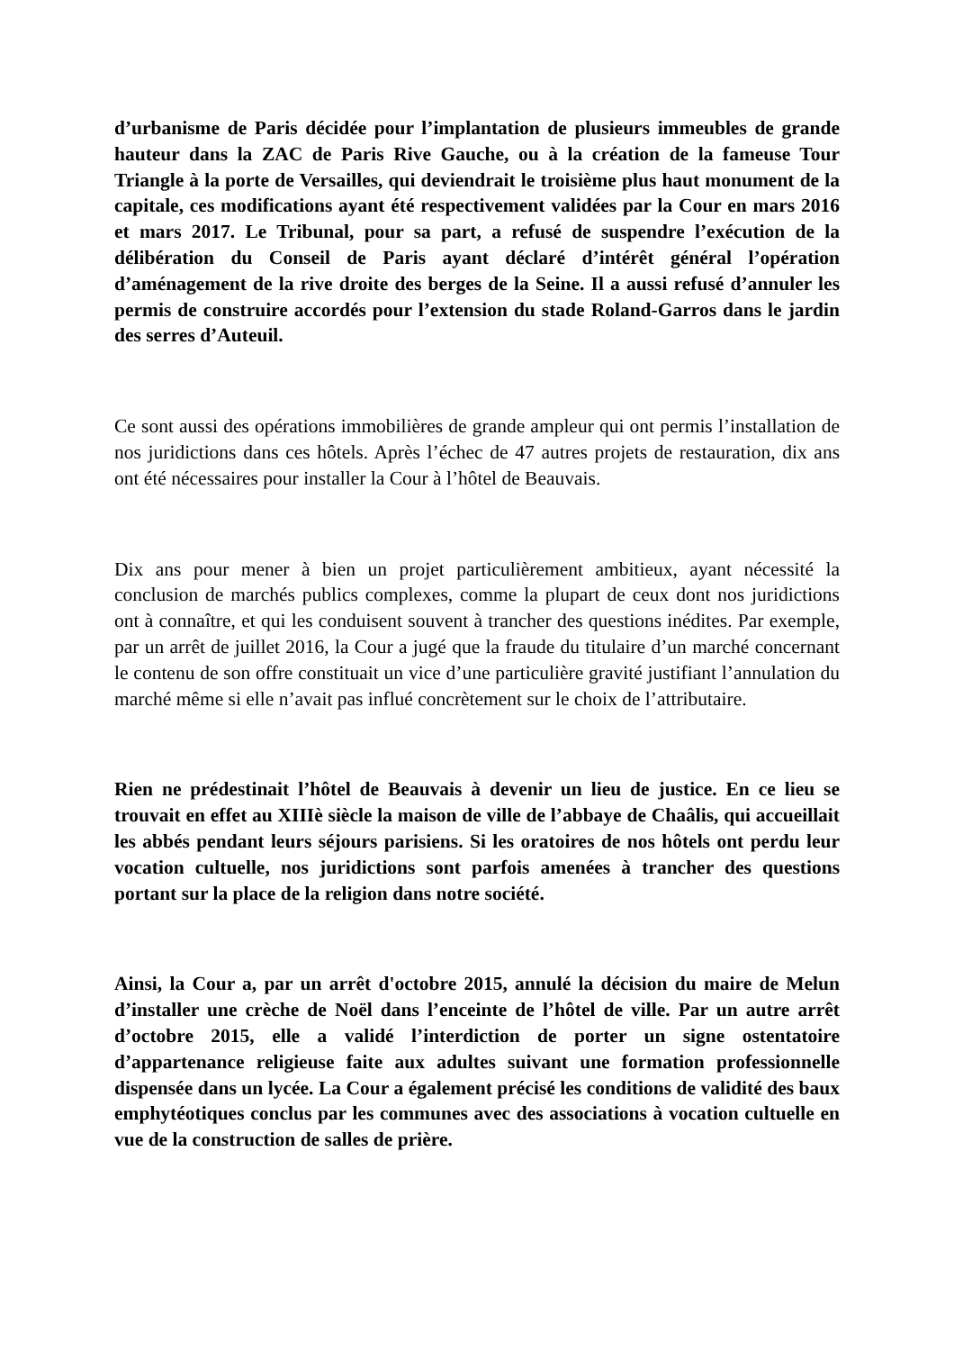d’urbanisme de Paris décidée pour l’implantation de plusieurs immeubles de grande hauteur dans la ZAC de Paris Rive Gauche, ou à la création de la fameuse Tour Triangle à la porte de Versailles, qui deviendrait le troisième plus haut monument de la capitale, ces modifications ayant été respectivement validées par la Cour en mars 2016 et mars 2017. Le Tribunal, pour sa part, a refusé de suspendre l’exécution de la délibération du Conseil de Paris ayant déclaré d’intérêt général l’opération d’aménagement de la rive droite des berges de la Seine. Il a aussi refusé d’annuler les permis de construire accordés pour l’extension du stade Roland-Garros dans le jardin des serres d’Auteuil.
Ce sont aussi des opérations immobilières de grande ampleur qui ont permis l’installation de nos juridictions dans ces hôtels. Après l’échec de 47 autres projets de restauration, dix ans ont été nécessaires pour installer la Cour à l’hôtel de Beauvais.
Dix ans pour mener à bien un projet particulièrement ambitieux, ayant nécessité la conclusion de marchés publics complexes, comme la plupart de ceux dont nos juridictions ont à connaître, et qui les conduisent souvent à trancher des questions inédites. Par exemple, par un arrêt de juillet 2016, la Cour a jugé que la fraude du titulaire d’un marché concernant le contenu de son offre constituait un vice d’une particulière gravité justifiant l’annulation du marché même si elle n’avait pas influé concrètement sur le choix de l’attributaire.
Rien ne prédestinait l’hôtel de Beauvais à devenir un lieu de justice. En ce lieu se trouvait en effet au XIIIè siècle la maison de ville de l’abbaye de Chaâlis, qui accueillait les abbés pendant leurs séjours parisiens. Si les oratoires de nos hôtels ont perdu leur vocation cultuelle, nos juridictions sont parfois amenées à trancher des questions portant sur la place de la religion dans notre société.
Ainsi, la Cour a, par un arrêt d'octobre 2015, annulé la décision du maire de Melun d’installer une crèche de Noël dans l’enceinte de l’hôtel de ville. Par un autre arrêt d’octobre 2015, elle a validé l’interdiction de porter un signe ostentatoire d’appartenance religieuse faite aux adultes suivant une formation professionnelle dispensée dans un lycée. La Cour a également précisé les conditions de validité des baux emphytéotiques conclus par les communes avec des associations à vocation cultuelle en vue de la construction de salles de prière.